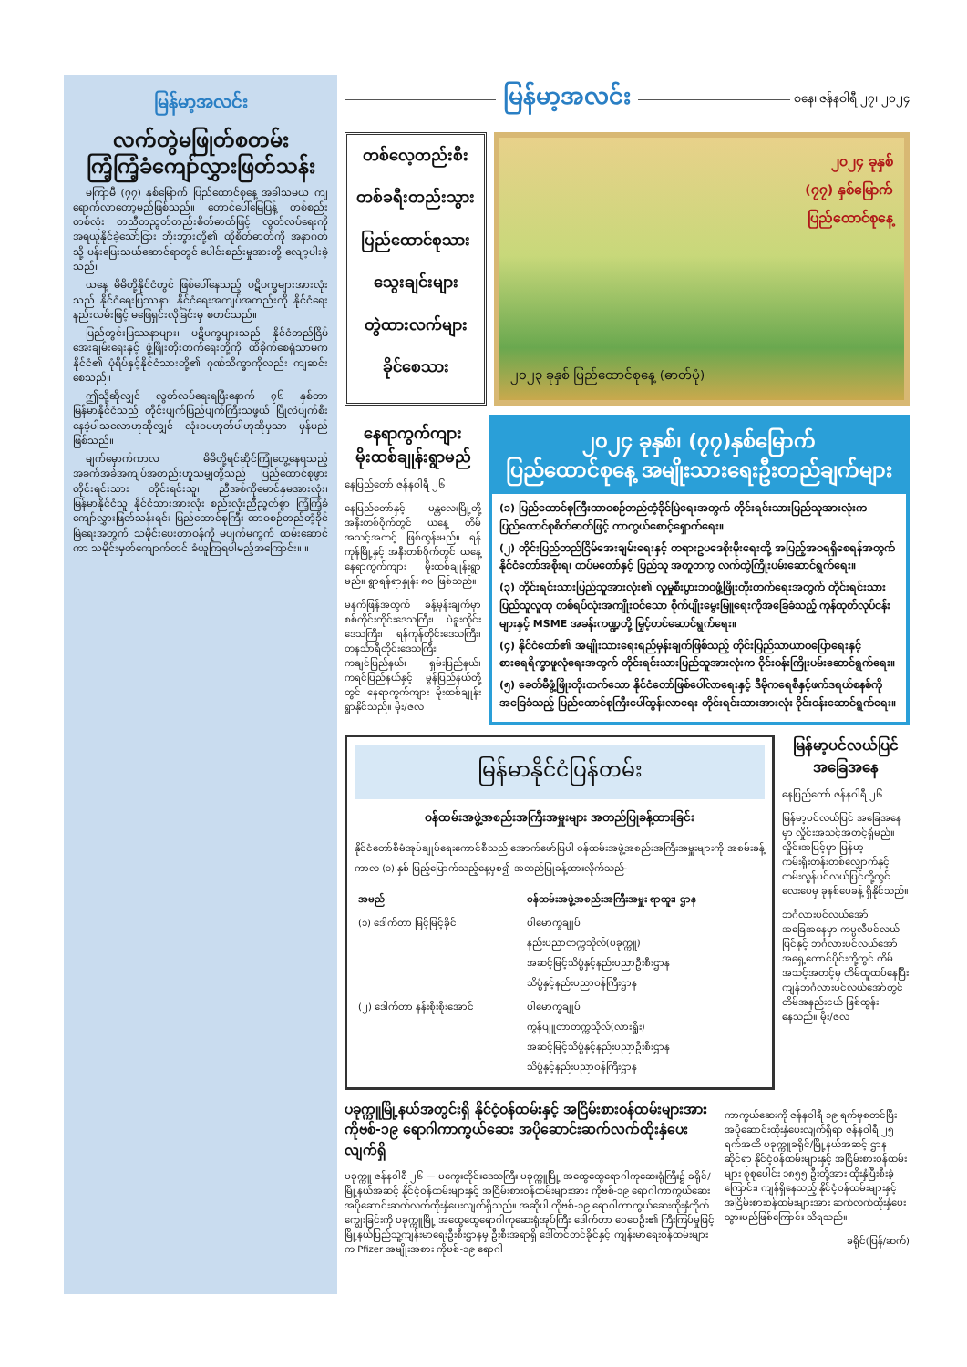မြန်မာ့အလင်း
လက်တွဲမဖြုတ်စတမ်း
ကြံ့ကြံ့ခံကျော်လွှားဖြတ်သန်း
မကြာမီ (၇၇) နှစ်မြောက် ပြည်ထောင်စုနေ့ အခါသမယ ကျရောက်လာတော့မည်ဖြစ်သည်။ တောင်ပေါ်မြေပြန့် တစ်စည်းတစ်လုံး တညီတညွတ်တည်းစိတ်ဓာတ်ဖြင့် လွတ်လပ်ရေးကို အရယူနိုင်ခဲ့သော်ငြား ဘိုးဘွားတို့၏ ထိုစိတ်ဓာတ်ကို အနာဂတ်သို့ ပန်းပြေးသယ်ဆောင်ရာတွင် ပေါင်းစည်းမှုအားတို့ လျော့ပါးခဲ့သည်။
ယနေ့ မိမိတို့နိုင်ငံတွင် ဖြစ်ပေါ်နေသည့် ပဋိပက္ခများအားလုံးသည် နိုင်ငံရေးပြဿနာ၊ နိုင်ငံရေးအကျပ်အတည်းကို နိုင်ငံရေးနည်းလမ်းဖြင့် မဖြေရှင်းလိုခြင်းမှ စတင်သည်။
ပြည်တွင်းပြဿနာများ၊ ပဋိပက္ခများသည် နိုင်ငံတည်ငြိမ်အေးချမ်းရေးနှင့် ဖွံ့ဖြိုးတိုးတက်ရေးတို့ကို ထိခိုက်စေရုံသာမက နိုင်ငံ၏ ပုံရိပ်နှင့်နိုင်ငံသားတို့၏ ဂုဏ်သိက္ခာကိုလည်း ကျဆင်းစေသည်။
ဤသို့ဆိုလျှင် လွတ်လပ်ရေးရပြီးနောက် ၇၆ နှစ်တာ မြန်မာနိုင်ငံသည် တိုင်းပျက်ပြည်ပျက်ကြီးသဖွယ် ပြိုလဲပျက်စီးနေခဲ့ပါသလောဟုဆိုလျှင် လုံးဝမဟုတ်ပါဟုဆိုမှသာ မှန်မည်ဖြစ်သည်။
မျက်မှောက်ကာလ မိမိတို့ရင်ဆိုင်ကြုံတွေ့နေရသည့် အခက်အခဲအကျပ်အတည်းဟူသမျှတို့သည် ပြည်ထောင်စုဖွား တိုင်းရင်းသား တိုင်းရင်းသူ၊ ညီအစ်ကိုမောင်နှမအားလုံး၊ မြန်မာနိုင်ငံသူ နိုင်ငံသားအားလုံး စည်းလုံးညီညွတ်စွာ ကြံ့ကြံ့ခံ ကျော်လွှားဖြတ်သန်းရင်း ပြည်ထောင်စုကြီး ထာဝစဉ်တည်တံ့ခိုင်မြဲရေးအတွက် သမိုင်းပေးတာဝန်ကို မပျက်မကွက် ထမ်းဆောင်ကာ သမိုင်းမှတ်ကျောက်တင် ခံယူကြရပါမည့်အကြောင်း။ ။
မြန်မာ့အလင်း
စနေ၊ ဇန်နဝါရီ ၂၇၊ ၂၀၂၄
တစ်လေ့တည်းစီး
တစ်ခရီးတည်းသွား
ပြည်ထောင်စုသား
သွေးချင်းများ
တွဲထားလက်များ
ခိုင်စေသား
၂၀၂၄ ခုနှစ်
(၇၇) နှစ်မြောက်
ပြည်ထောင်စုနေ့
၂၀၂၃ ခုနှစ် ပြည်ထောင်စုနေ့ (ဓာတ်ပုံ)
နေရာကွက်ကျား
မိုးထစ်ချုန်းရွာမည်
နေပြည်တော် ဇန်နဝါရီ ၂၆
နေပြည်တော်နှင့် မန္တလေးမြို့တို့ အနီးတစ်ဝိုက်တွင် ယနေ့ တိမ်အသင့်အတင့် ဖြစ်ထွန်းမည်။ ရန်ကုန်မြို့နှင့် အနီးတစ်ဝိုက်တွင် ယနေ့ နေရာကွက်ကျား မိုးထစ်ချုန်းရွာမည်။ ရွာရန်ရာနှုန်း ၈၀ ဖြစ်သည်။
မနက်ဖြန်အတွက် ခန့်မှန်းချက်မှာ စစ်ကိုင်းတိုင်းဒေသကြီး၊ ပဲခူးတိုင်းဒေသကြီး၊ ရန်ကုန်တိုင်းဒေသကြီး၊ တနင်္သာရီတိုင်းဒေသကြီး၊ ကချင်ပြည်နယ်၊ ရှမ်းပြည်နယ်၊ ကရင်ပြည်နယ်နှင့် မွန်ပြည်နယ်တို့တွင် နေရာကွက်ကျား မိုးထစ်ချုန်းရွာနိုင်သည်။ မိုး/ဇလ
၂၀၂၄ ခုနှစ်၊ (၇၇)နှစ်မြောက်
ပြည်ထောင်စုနေ့ အမျိုးသားရေးဦးတည်ချက်များ
(၁) ပြည်ထောင်စုကြီးထာဝစဉ်တည်တံ့ခိုင်မြဲရေးအတွက် တိုင်းရင်းသားပြည်သူအားလုံးက ပြည်ထောင်စုစိတ်ဓာတ်ဖြင့် ကာကွယ်စောင့်ရှောက်ရေး။
(၂) တိုင်းပြည်တည်ငြိမ်အေးချမ်းရေးနှင့် တရားဥပဒေစိုးမိုးရေးတို့ အပြည့်အဝရရှိစေရန်အတွက် နိုင်ငံတော်အစိုးရ၊ တပ်မတော်နှင့် ပြည်သူ အတူတကွ လက်တွဲကြိုးပမ်းဆောင်ရွက်ရေး။
(၃) တိုင်းရင်းသားပြည်သူအားလုံး၏ လူမှုစီးပွားဘဝဖွံ့ဖြိုးတိုးတက်ရေးအတွက် တိုင်းရင်းသားပြည်သူလူထု တစ်ရပ်လုံးအကျိုးဝင်သော စိုက်ပျိုးမွေးမြူရေးကိုအခြေခံသည့် ကုန်ထုတ်လုပ်ငန်းများနှင့် MSME အခန်းကဏ္ဍတို့ မြှင့်တင်ဆောင်ရွက်ရေး။
(၄) နိုင်ငံတော်၏ အမျိုးသားရေးရည်မှန်းချက်ဖြစ်သည့် တိုင်းပြည်သာယာဝပြောရေးနှင့် စားရေရိက္ခာဖူလုံရေးအတွက် တိုင်းရင်းသားပြည်သူအားလုံးက ဝိုင်းဝန်းကြိုးပမ်းဆောင်ရွက်ရေး။
(၅) ခေတ်မီဖွံ့ဖြိုးတိုးတက်သော နိုင်ငံတော်ဖြစ်ပေါ်လာရေးနှင့် ဒီမိုကရေစီနှင့်ဖက်ဒရယ်စနစ်ကို အခြေခံသည့် ပြည်ထောင်စုကြီးပေါ်ထွန်းလာရေး တိုင်းရင်းသားအားလုံး ဝိုင်းဝန်းဆောင်ရွက်ရေး။
မြန်မာနိုင်ငံပြန်တမ်း
ဝန်ထမ်းအဖွဲ့အစည်းအကြီးအမှူးများ အတည်ပြုခန့်ထားခြင်း
နိုင်ငံတော်စီမံအုပ်ချုပ်ရေးကောင်စီသည် အောက်ဖော်ပြပါ ဝန်ထမ်းအဖွဲ့အစည်းအကြီးအမှူးများကို အစမ်းခန့်ကာလ (၁) နှစ် ပြည့်မြောက်သည့်နေ့မှစ၍ အတည်ပြုခန့်ထားလိုက်သည်-
| အမည် | ဝန်ထမ်းအဖွဲ့အစည်းအကြီးအမှူး ရာထူး၊ ဌာန |
| --- | --- |
| (၁) ဒေါက်တာ မြင့်မြင့်ခိုင် | ပါမောက္ခချုပ် နည်းပညာတက္ကသိုလ်(ပခုက္ကူ) အဆင့်မြင့်သိပ္ပံနှင့်နည်းပညာဦးစီးဌာန သိပ္ပံနှင့်နည်းပညာဝန်ကြီးဌာန |
| (၂) ဒေါက်တာ နန်းစိုးစိုးအောင် | ပါမောက္ခချုပ် ကွန်ပျူတာတက္ကသိုလ်(လားရှိုး) အဆင့်မြင့်သိပ္ပံနှင့်နည်းပညာဦးစီးဌာန သိပ္ပံနှင့်နည်းပညာဝန်ကြီးဌာန |
မြန်မာ့ပင်လယ်ပြင်
အခြေအနေ
နေပြည်တော် ဇန်နဝါရီ ၂၆
မြန်မာ့ပင်လယ်ပြင် အခြေအနေမှာ လှိုင်းအသင့်အတင့်ရှိမည်။ လှိုင်းအမြင့်မှာ မြန်မာ့ကမ်းရိုးတန်းတစ်လျှောက်နှင့် ကမ်းလွန်ပင်လယ်ပြင်တို့တွင် လေးပေမှ ခုနစ်ပေခန့် ရှိနိုင်သည်။
ဘင်္ဂလားပင်လယ်အော်အခြေအနေမှာ ကပ္ပလီပင်လယ်ပြင်နှင့် ဘင်္ဂလားပင်လယ်အော် အရှေ့တောင်ပိုင်းတို့တွင် တိမ်အသင့်အတင့်မှ တိမ်ထူထပ်နေပြီး ကျန်ဘင်္ဂလားပင်လယ်အော်တွင် တိမ်အနည်းငယ် ဖြစ်ထွန်းနေသည်။ မိုး/ဇလ
ပခုက္ကူမြို့နယ်အတွင်းရှိ နိုင်ငံ့ဝန်ထမ်းနှင့် အငြိမ်းစားဝန်ထမ်းများအား
ကိုဗစ်-၁၉ ရောဂါကာကွယ်ဆေး အပိုဆောင်းဆက်လက်ထိုးနှံပေးလျက်ရှိ
ပခုက္ကူ ဇန်နဝါရီ ၂၆ — မကွေးတိုင်းဒေသကြီး ပခုက္ကူမြို့ အထွေထွေရောဂါကုဆေးရုံကြီး၌ ခရိုင်/မြို့နယ်အဆင့် နိုင်ငံ့ဝန်ထမ်းများနှင့် အငြိမ်းစားဝန်ထမ်းများအား ကိုဗစ်-၁၉ ရောဂါကာကွယ်ဆေး အပိုဆောင်းဆက်လက်ထိုးနှံပေးလျက်ရှိသည်။ အဆိုပါ ကိုဗစ်-၁၉ ရောဂါကာကွယ်ဆေးထိုးနှံတိုက်ကျွေးခြင်းကို ပခုက္ကူမြို့ အထွေထွေရောဂါကုဆေးရုံအုပ်ကြီး ဒေါက်တာ ဝေဝေဦး၏ ကြီးကြပ်မှုဖြင့် မြို့နယ်ပြည်သူ့ကျန်းမာရေးဦးစီးဌာနမှ ဦးစီးအရာရှိ ဒေါ်တင်တင်ခိုင်နှင့် ကျန်းမာရေးဝန်ထမ်းများက Pfizer အမျိုးအစား ကိုဗစ်-၁၉ ရောဂါ
ကာကွယ်ဆေးကို ဇန်နဝါရီ ၁၉ ရက်မှစတင်ပြီး အပိုဆောင်းထိုးနှံပေးလျက်ရှိရာ ဇန်နဝါရီ ၂၅ ရက်အထိ ပခုက္ကူခရိုင်/မြို့နယ်အဆင့် ဌာနဆိုင်ရာ နိုင်ငံ့ဝန်ထမ်းများနှင့် အငြိမ်းစားဝန်ထမ်းများ စုစုပေါင်း ၁၈၅၅ ဦးတို့အား ထိုးနှံပြီးစီးခဲ့ကြောင်း၊ ကျန်ရှိနေသည့် နိုင်ငံ့ဝန်ထမ်းများနှင့် အငြိမ်းစားဝန်ထမ်းများအား ဆက်လက်ထိုးနှံပေးသွားမည်ဖြစ်ကြောင်း သိရသည်။
ခရိုင်(ပြန်/ဆက်)